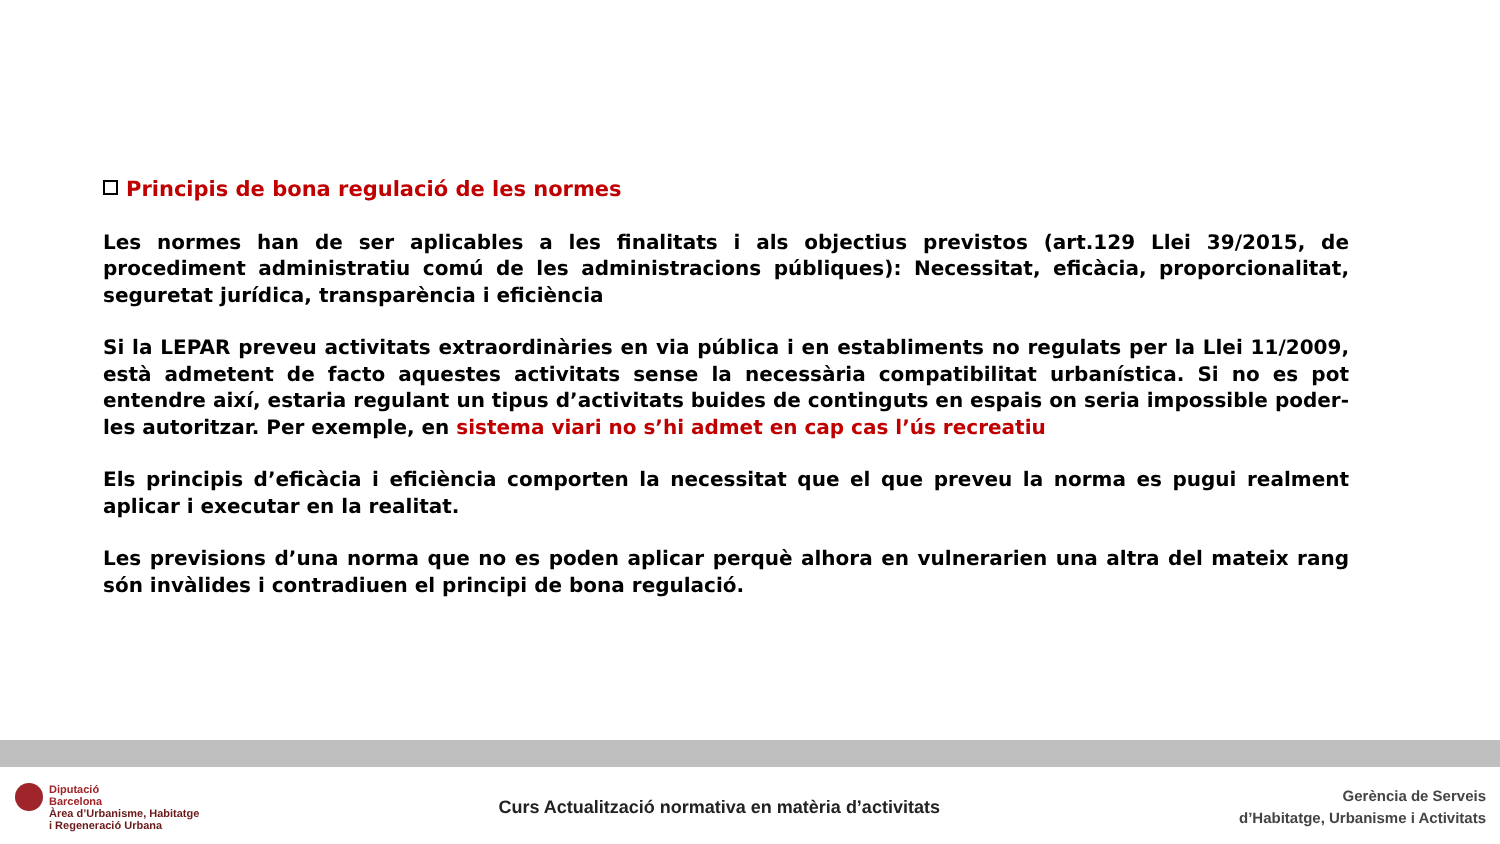Principis de bona regulació de les normes
Les normes han de ser aplicables a les finalitats i als objectius previstos (art.129 Llei 39/2015, de procediment administratiu comú de les administracions públiques): Necessitat, eficàcia, proporcionalitat, seguretat jurídica, transparència i eficiència
Si la LEPAR preveu activitats extraordinàries en via pública i en establiments no regulats per la Llei 11/2009, està admetent de facto aquestes activitats sense la necessària compatibilitat urbanística. Si no es pot entendre així, estaria regulant un tipus d’activitats buides de continguts en espais on seria impossible poder-les autoritzar. Per exemple, en sistema viari no s’hi admet en cap cas l’ús recreatiu
Els principis d’eficàcia i eficiència comporten la necessitat que el que preveu la norma es pugui realment aplicar i executar en la realitat.
Les previsions d’una norma que no es poden aplicar perquè alhora en vulnerarien una altra del mateix rang són invàlides i contradiuen el principi de bona regulació.
Diputació
Barcelona
Àrea d’Urbanisme, Habitatge
i Regeneració Urbana
Curs Actualització normativa en matèria d’activitats
Gerència de Serveis
d’Habitatge, Urbanisme i Activitats